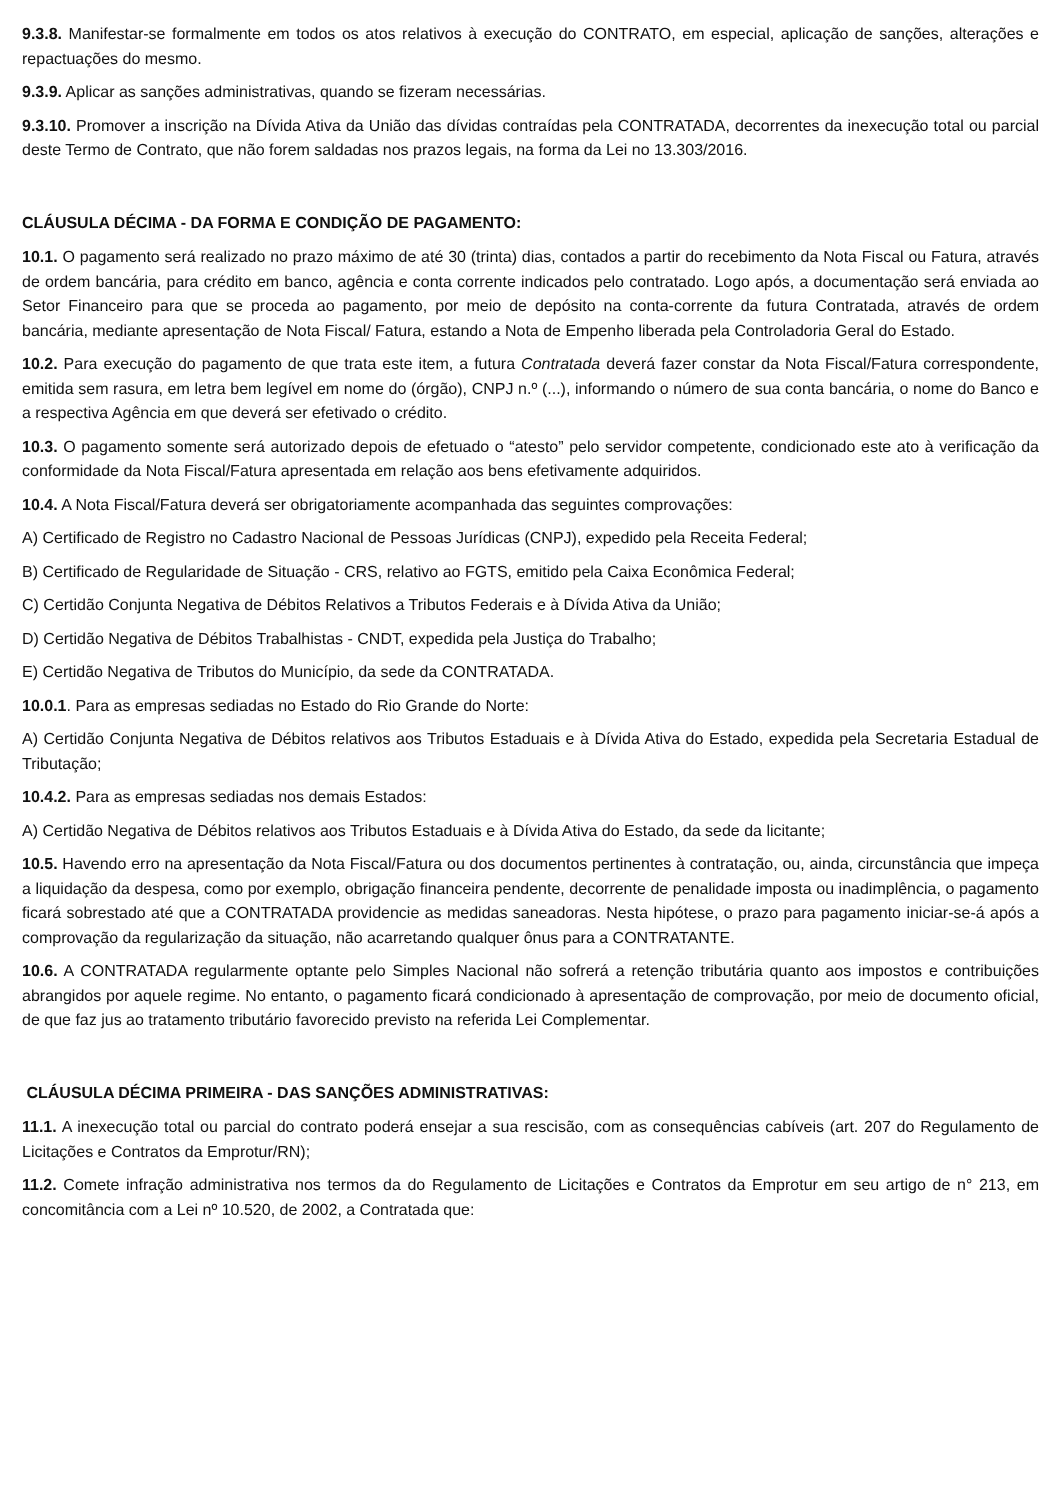9.3.8. Manifestar-se formalmente em todos os atos relativos à execução do CONTRATO, em especial, aplicação de sanções, alterações e repactuações do mesmo.
9.3.9. Aplicar as sanções administrativas, quando se fizeram necessárias.
9.3.10. Promover a inscrição na Dívida Ativa da União das dívidas contraídas pela CONTRATADA, decorrentes da inexecução total ou parcial deste Termo de Contrato, que não forem saldadas nos prazos legais, na forma da Lei no 13.303/2016.
CLÁUSULA DÉCIMA - DA FORMA E CONDIÇÃO DE PAGAMENTO:
10.1. O pagamento será realizado no prazo máximo de até 30 (trinta) dias, contados a partir do recebimento da Nota Fiscal ou Fatura, através de ordem bancária, para crédito em banco, agência e conta corrente indicados pelo contratado. Logo após, a documentação será enviada ao Setor Financeiro para que se proceda ao pagamento, por meio de depósito na conta-corrente da futura Contratada, através de ordem bancária, mediante apresentação de Nota Fiscal/ Fatura, estando a Nota de Empenho liberada pela Controladoria Geral do Estado.
10.2. Para execução do pagamento de que trata este item, a futura Contratada deverá fazer constar da Nota Fiscal/Fatura correspondente, emitida sem rasura, em letra bem legível em nome do (órgão), CNPJ n.º (...), informando o número de sua conta bancária, o nome do Banco e a respectiva Agência em que deverá ser efetivado o crédito.
10.3. O pagamento somente será autorizado depois de efetuado o “atesto” pelo servidor competente, condicionado este ato à verificação da conformidade da Nota Fiscal/Fatura apresentada em relação aos bens efetivamente adquiridos.
10.4. A Nota Fiscal/Fatura deverá ser obrigatoriamente acompanhada das seguintes comprovações:
A) Certificado de Registro no Cadastro Nacional de Pessoas Jurídicas (CNPJ), expedido pela Receita Federal;
B) Certificado de Regularidade de Situação - CRS, relativo ao FGTS, emitido pela Caixa Econômica Federal;
C) Certidão Conjunta Negativa de Débitos Relativos a Tributos Federais e à Dívida Ativa da União;
D) Certidão Negativa de Débitos Trabalhistas - CNDT, expedida pela Justiça do Trabalho;
E) Certidão Negativa de Tributos do Município, da sede da CONTRATADA.
10.0.1. Para as empresas sediadas no Estado do Rio Grande do Norte:
A) Certidão Conjunta Negativa de Débitos relativos aos Tributos Estaduais e à Dívida Ativa do Estado, expedida pela Secretaria Estadual de Tributação;
10.4.2. Para as empresas sediadas nos demais Estados:
A) Certidão Negativa de Débitos relativos aos Tributos Estaduais e à Dívida Ativa do Estado, da sede da licitante;
10.5. Havendo erro na apresentação da Nota Fiscal/Fatura ou dos documentos pertinentes à contratação, ou, ainda, circunstância que impeça a liquidação da despesa, como por exemplo, obrigação financeira pendente, decorrente de penalidade imposta ou inadimplência, o pagamento ficará sobrestado até que a CONTRATADA providencie as medidas saneadoras. Nesta hipótese, o prazo para pagamento iniciar-se-á após a comprovação da regularização da situação, não acarretando qualquer ônus para a CONTRATANTE.
10.6. A CONTRATADA regularmente optante pelo Simples Nacional não sofrerá a retenção tributária quanto aos impostos e contribuições abrangidos por aquele regime. No entanto, o pagamento ficará condicionado à apresentação de comprovação, por meio de documento oficial, de que faz jus ao tratamento tributário favorecido previsto na referida Lei Complementar.
CLÁUSULA DÉCIMA PRIMEIRA - DAS SANÇÕES ADMINISTRATIVAS:
11.1. A inexecução total ou parcial do contrato poderá ensejar a sua rescisão, com as consequências cabíveis (art. 207 do Regulamento de Licitações e Contratos da Emprotur/RN);
11.2. Comete infração administrativa nos termos da do Regulamento de Licitações e Contratos da Emprotur em seu artigo de n° 213, em concomitância com a Lei nº 10.520, de 2002, a Contratada que: